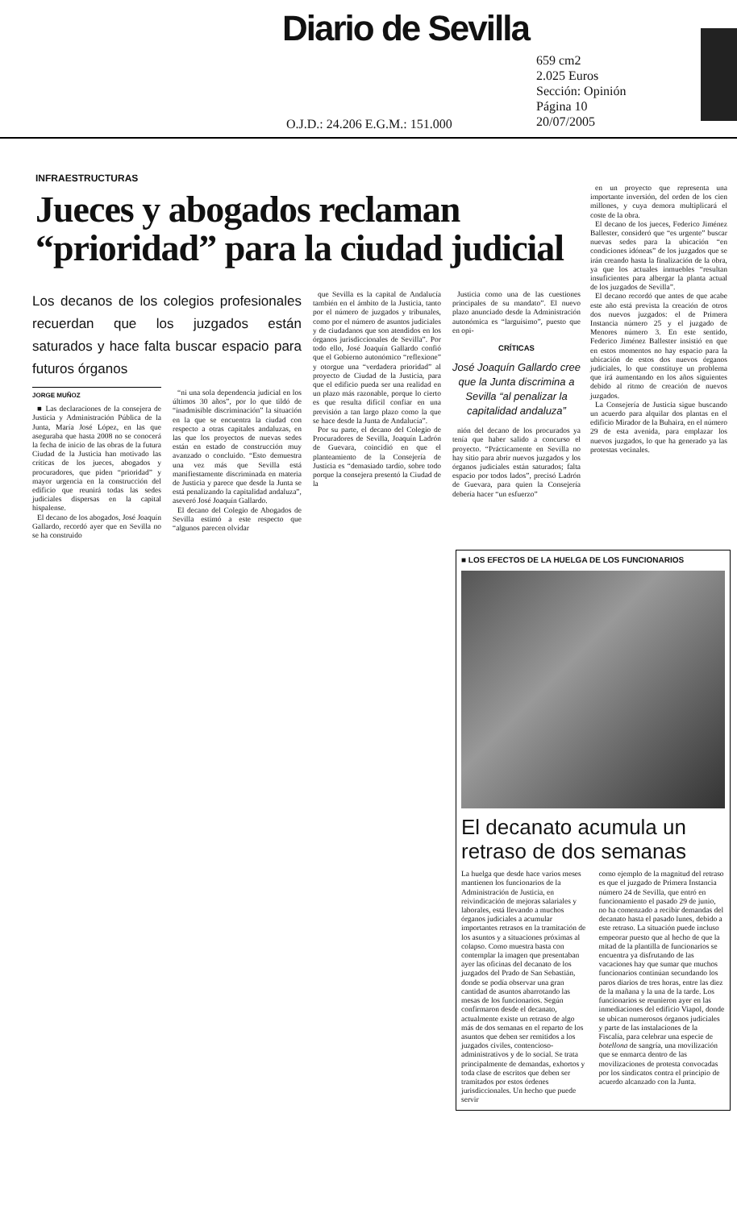Diario de Sevilla
O.J.D.: 24.206 E.G.M.: 151.000
659 cm2
2.025 Euros
Sección: Opinión
Página 10
20/07/2005
INFRAESTRUCTURAS
Jueces y abogados reclaman “prioridad” para la ciudad judicial
Los decanos de los colegios profesionales recuerdan que los juzgados están saturados y hace falta buscar espacio para futuros órganos
JORGE MUÑOZ
■ Las declaraciones de la consejera de Justicia y Administración Pública de la Junta, María José López, en las que aseguraba que hasta 2008 no se conocerá la fecha de inicio de las obras de la futura Ciudad de la Justicia han motivado las críticas de los jueces, abogados y procuradores, que piden “prioridad” y mayor urgencia en la construcción del edificio que reunirá todas las sedes judiciales dispersas en la capital hispalense.
El decano de los abogados, José Joaquín Gallardo, recordó ayer que en Sevilla no se ha construido
“ni una sola dependencia judicial en los últimos 30 años”, por lo que tildó de “inadmisible discriminación” la situación en la que se encuentra la ciudad con respecto a otras capitales andaluzas, en las que los proyectos de nuevas sedes están en estado de construcción muy avanzado o concluido. “Esto demuestra una vez más que Sevilla está manifiestamente discriminada en materia de Justicia y parece que desde la Junta se está penalizando la capitalidad andaluza”, aseveró José Joaquín Gallardo.
El decano del Colegio de Abogados de Sevilla estimó a este respecto que “algunos parecen olvidar
que Sevilla es la capital de Andalucía también en el ámbito de la Justicia, tanto por el número de juzgados y tribunales, como por el número de asuntos judiciales y de ciudadanos que son atendidos en los órganos jurisdiccionales de Sevilla”. Por todo ello, José Joaquín Gallardo confió que el Gobierno autonómico “reflexione” y otorgue una “verdadera prioridad” al proyecto de Ciudad de la Justicia, para que el edificio pueda ser una realidad en un plazo más razonable, porque lo cierto es que resulta difícil confiar en una previsión a tan largo plazo como la que se hace desde la Junta de Andalucía”.
Por su parte, el decano del Colegio de Procuradores de Sevilla, Joaquín Ladrón de Guevara, coincidió en que el planteamiento de la Consejería de Justicia es “demasiado tardío, sobre todo porque la consejera presentó la Ciudad de la
Justicia como una de las cuestiones principales de su mandato”. El nuevo plazo anunciado desde la Administración autonómica es “larguísimo”, puesto que en opi-
CRÍTICAS
José Joaquín Gallardo cree que la Junta discrimina a Sevilla “al penalizar la capitalidad andaluza”
nión del decano de los procurados ya tenía que haber salido a concurso el proyecto. “Prácticamente en Sevilla no hay sitio para abrir nuevos juzgados y los órganos judiciales están saturados; falta espacio por todos lados”, precisó Ladrón de Guevara, para quien la Consejería debería hacer “un esfuerzo”
en un proyecto que representa una importante inversión, del orden de los cien millones, y cuya demora multiplicará el coste de la obra.
El decano de los jueces, Federico Jiménez Ballester, consideró que “es urgente” buscar nuevas sedes para la ubicación “en condiciones idóneas” de los juzgados que se irán creando hasta la finalización de la obra, ya que los actuales inmuebles “resultan insuficientes para albergar la planta actual de los juzgados de Sevilla”.
El decano recordó que antes de que acabe este año está prevista la creación de otros dos nuevos juzgados: el de Primera Instancia número 25 y el juzgado de Menores número 3. En este sentido, Federico Jiménez Ballester insistió en que en estos momentos no hay espacio para la ubicación de estos dos nuevos órganos judiciales, lo que constituye un problema que irá aumentando en los años siguientes debido al ritmo de creación de nuevos juzgados.
La Consejería de Justicia sigue buscando un acuerdo para alquilar dos plantas en el edificio Mirador de la Buhaira, en el número 29 de esta avenida, para emplazar los nuevos juzgados, lo que ha generado ya las protestas vecinales.
■ LOS EFECTOS DE LA HUELGA DE LOS FUNCIONARIOS
El decanato acumula un retraso de dos semanas
La huelga que desde hace varios meses mantienen los funcionarios de la Administración de Justicia, en reivindicación de mejoras salariales y laborales, está llevando a muchos órganos judiciales a acumular importantes retrasos en la tramitación de los asuntos y a situaciones próximas al colapso. Como muestra basta con contemplar la imagen que presentaban ayer las oficinas del decanato de los juzgados del Prado de San Sebastián, donde se podía observar una gran cantidad de asuntos abarrotando las mesas de los funcionarios. Según confirmaron desde el decanato, actualmente existe un retraso de algo más de dos semanas en el reparto de los asuntos que deben ser remitidos a los juzgados civiles, contencioso-administrativos y de lo social. Se trata principalmente de demandas, exhortos y toda clase de escritos que deben ser tramitados por estos órdenes jurisdiccionales. Un hecho que puede servir
como ejemplo de la magnitud del retraso es que el juzgado de Primera Instancia número 24 de Sevilla, que entró en funcionamiento el pasado 29 de junio, no ha comenzado a recibir demandas del decanato hasta el pasado lunes, debido a este retraso. La situación puede incluso empeorar puesto que al hecho de que la mitad de la plantilla de funcionarios se encuentra ya disfrutando de las vacaciones hay que sumar que muchos funcionarios continúan secundando los paros diarios de tres horas, entre las diez de la mañana y la una de la tarde. Los funcionarios se reunieron ayer en las inmediaciones del edificio Viapol, donde se ubican numerosos órganos judiciales y parte de las instalaciones de la Fiscalía, para celebrar una especie de botellona de sangría, una movilización que se enmarca dentro de las movilizaciones de protesta convocadas por los sindicatos contra el principio de acuerdo alcanzado con la Junta.